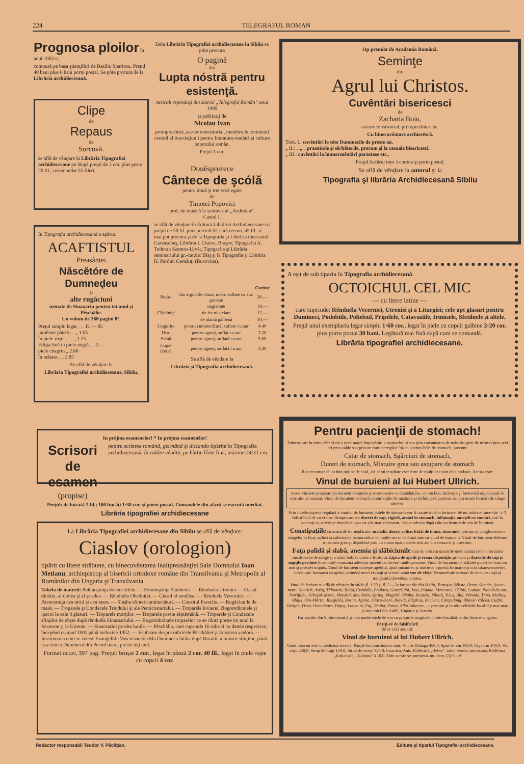224 TELEGRAFUL ROMAN
Prognosa ploilor în anul 1902 n.
compusă pe basa ştienţifică de Basiliu Spariosu. Preţul 40 bani plus 6 bani porto postal. Se póte procura de la Librăria archidiecesană.
Clipe
de
Repaus
de
Sorcovă.
se află de vênḑare la Librăria Tipografiei archidiecesane pe lângă preţul de 2 cor. plus porto 20 fil., recomandat 55 fileri.
In Tipografia archidiecesană a apărut:
ACAFTISTUL
Preasântei
Născĕtóre de Dumneḑeu
şi
alte rugăciuni
urmate de Sinaxariu pentru tot anul şi Pĕschălie.
Un volum de 368 pagini 8°.
Preţul simplu legat . . . fl. —.85
jumĕtate pânză . . „ 1.05
în piele roşie . . . „ 1.25
Ediţia fină în piele négră . „ 2.—
piele chagrin „ 2.60
în mătase . „ 3.85
Se află de vênḑare la
Librăria Tipografiei archidiecesane, Sibiiu.
Dela Librăria Tipografiei archidiecesane în Sibiiu se póte procura
O pagină
din
Lupta nóstră pentru esistenţă.
Articoli reproduşi din ziariul „Telegraful Român“ anul 1900
şi publicaţi de
Nicolau Ivan
protopresbiter, asesor consistorial, membru în comitetul central al Asociaţiunii pentru literatura română şi cultura poporului român.
Preţul 1 cor.
Douĕsprezece
Cântece de şcólă
pentru două şi trei voci egale
de
Timotei Popovici
prof. de musică la seminariul „Andreian“.
Caetul I.
se află de vênḑare în Editura Librăriei Archidiecesane cu preţul de 50 fil. plus porto 6 fil. eară recom. 45 fil. se mai pot procura şi de la Tipografia şi Librăria diecesană Caransebeş, Librăria I. Ciurcu, Braşov, Tipografia A. Todoran Szamos-Ujvár, Tipografia şi Librăria seminariului gr.-catolic Blaj şi la Tipografia şi Librăria H. Pardini Cernăuţi (Bucovina).
| | | Coróne |
| --- | --- | --- |
| Potire | din argint de china, intern suflate cu aur, gravate | 30.— |
| | negravate | 18.— |
| Cădelniţe | de fer nickelate | 12.— |
| | de alamă galbenă | 10.— |
| Linguriţe | pentru cuminecătură, suflate cu aur | 4.40 |
| Disc | pentru agneţi, suflat cu aur | 7.20 |
| Stéuă | pentru agneţi, suflată cu aur | 5.60 |
| Copie (cuţit) | pentru agneţi, suflată cu aur | 4.40 |
Se află de vênḑare la
Librăria şi Tipografia archidiecesană.
Op premiat de Academia Română.
Seminţe
din
Agrul lui Christos.
Cuvêntări bisericesci
de
Zacharia Boiu,
asesor consistorial, protopresbiter etc.
Cu binecuvêntare archierêscă.
Tom. I.: cuvêntări la tóte Duminecile de preste an.
„ II.: „ „ „ prasnicele şi sĕrbătorile, precum şi la casuale bisericesci.
„ III.: cuvêntări la îmmormêntări parastase etc.,
Preţul fiecărui tom 3 corónе şi porto postal.
Se află de vênḑare la autorul şi la
Tipografia şi librăria Archidiecesană Sibiiu
A eşit de sub tipariu în Tipografia archidiecesană:
OCTOICHUL CEL MIC
— cu litere latine —
care cuprinde: Rênduéla Vecerniei, Utreniei şi a Liturgiei; cele opt glasuri pentru Dumineci, Podobiile, Polieleul, Pripelele, Catavasiile, Irmósele, Sfetilnele şi altele.
Preţul unui exemplariu legat simplu 1·60 cor., legat în piele cu copcii galbine 3·20 cor. plus porto postal 30 bani. Legătură mai fină după cum se comandă.
Librăria tipografiei archidiecesane.
In préjma esamenelor! * In préjma esamenelor!
Scrisori de esamen
(propise)
pentru scrierea română, germână şi dictando tipărite în Tipografia archidiecesană, în colóre vênătă, pe hârtie fórte fină, mărime 24/31 cm.
Preţul: de bucată 2 fil.; 100 bucăţi 1·30 cor. şi porto postal. Comandele din afară se esecută imediat.
Librăria tipografiei archidiecesane
La Librăria Tipografiei archidiecesane din Sibiiu se află de vênḑare:
Ciaslov (orologion)
tipărit cu litere străbune, cu binecuvêntarea Inaltpreasânţiei Sale Domnului Ioan Metianu, archiepiscop al bisericii ortodoxe române din Transilvania şi Metropolit al Românilor din Ungaria şi Transilvania.
Tabela de materii: Polunoştniţa de tóte zilele. — Polunoştniţa Sâmbetei. — Rênduéla Utreniei — Ciasul dintâiu, al doilea şi al şeselea. — Rênduéla Obedniţei. — Ciasul al nouĕlea. — Rênduéla Vecerniei. — Pavecerniţa cea mică şi cea mare. — Sluşba sfintei cuminecături. — Cinstitul Paraclis. — Rugăciunile de masă. — Troparele şi Condacele Triodului şi ale Penticostariului. — Troparele învierei, Bogorodicinele şi ipacoi la cele 8 glasuri. — Troparele morţilor. — Troparele preste sĕptĕmână. — Troparele şi Condacele sfinţilor de obşte după rênduéla Sinacsariului. — Bogorodicinele troparelor ce se cântă preste tot anul la Vecernie şi la Utrenie. — Sinacsariul pe tóte lunile. — Pĕschălia, care cuprinde 16 rubrici cu datele respective, începênd cu anul 1901 până inclusive 1952. — Esplicare despre rubricele Pĕschăliei şi folosirea acelora. — Insemnarea cum se cetesc Evangeliile Voscresnelor dela Dumineca întâia după Rusalii, a tuturor sfinţilor, până la a cincia Duminecă din Postul mare, preste toţi anii.
Format octav, 397 pag. Preţul: broşat 2 cor., legat în pânză 2 cor. 40 fil., legat în piele roşie cu copcii 4 cor.
Pentru pacienţii de stomach!
Tuturor cari în urma rĕcelii ori a prea marei împovărări a stomachului sau prin consumarea de mâncări greu de mistuit prea reci ori prea calde sau prin un traiu neregulat ’şi-au contras bóle de stomach, precum:
Catar de stomach, Sgârciuri de stomach,
Dureri de stomach, Mistuire grea sau astupare de stomach
li-se recomandă un bun mijloc de casă, ale cărui resultate escelente de mulţi ani sunt deja probate. Acesta este:
Vinul de buruieni al lui Hubert Ullrich.
Acest vin este preparat din burueni renumite şi recunoscute ca tămăduitóre, cu vin bun; întăreşte şi înviorézǎ organismul de mistuire al omului. Vinul de buruieni delătură conturbaţiile de mistuire şi influinţézǎ puternic asupra nouei formări de sânge sănĕtos.
Prin întrebuinţarea regulată a vinului de buruieni bólele de stomach vor fi curate încă în formare. Sĕ nu întârzie nime dar’ a-’l folosi încă de cu vreme. Simptome, ca: dureri de cap, rîgâeli, arsuri în stomach, inflamaţii, ameţeli cu vomări, cari la pacienţi cu suferinţe învechite apar cu atât mai vehement, dispar adesea după câte-va beuturi de vin de buruieni.
Constipaţiile cu urmările lor neplăcute, maladii, dureri colice, bătăi de inimă, insomnie, precum şi conglomerarea sângelui în ficat, splină şi suferinţele hemoroidice de multe-ori se delătură iute cu vinul de buruieni. Vinul de buruieni delătură mistuirea grea şi depărtézǎ prin un scaun uşor materii stricate din stomach şi intestine.
Faţa palidă şi slabă, anemia şi slăbiciunile sunt de obiceiu urmările unei mistuiri rele a formării insuficiente de sânge şi a stării bolnăviciόse a ficatului. Lipsa de apetit şi reaua disposiţie, precum şi durerile de cap şi nopţile perdute (insomnie) consumă adeseori încetul cu încetul multe persóne. Vinul de buruieni dă slăbitei puteri de traiu un nou şi próspĕt impuls. Vinul de buruieni măreşte apetitul, ajută mistuirea şi nutrirea, uşurézǎ formarea şi schimbarea materiei, înlesneşte formarea sângelui, calmézǎ nervi escitaţi şi creézǎ nouă voe de viéţă. Nenumĕrate scrisori de recunoscinţă şi mulţămită dovedesc acestea.
Vinul de ierburi se află de vênzare în sticle fl. 1.50 şi fl. 2.— la farmaciile din Sibiiu, Turnişor, Sĕlişte, Ocna, Slimnic, Şeica-mare, Nocrich, Avrig, Tălmaciu, Boiţa, Cisnădie, Poplaca, Gurarîului, Jina, Poiana, Mercurea, Câlnic, Loman, Pianul-de-sus, Petrifalĕu, Sebeşul-săsesc, Vinţul-de-jos, Daia, Spring, Vingard, Ohaba, Beşinĕu, Mihalţ, Teiuş, Blaj, Pănade, Ţapu, Mediaş, Blăjel, Sân-Mărtin, Ibaşfalĕu, Basna, Agnita, Cincu-mare, Boholţ, Făgăraş, Beclean, Câmpulung, Rîmnic-Vâlcea, Cudjir, Orăştie, Deva, Hunedoara, Haţeg, Lunca ni, Puj, Ohaba, Ponor, Alba-Iulia etc. — precum şi în tóte celelalte localităţi mai mari şi mai mici din Ardél, Ungaria şi Austria.
Farmaciile din Sibiiu trimit 3 şi mai multe sticle de vin cu preţurile originale în tóte localităţile din Austro-Ungaria.
Păziţi-vĕ de falsificări!
Sĕ se cérǎ anumit:
Vinul de buruieni al lui Hubert Ullrich.
Vinul meu nu este o medicină secretă. Părţile lui constitutive sûnt: Vin de Malaga 450,0, Spirt de vin 100,0, Glycerin 100,0, Vin roşu 240,0, Sirup de fragi 150,0, Sirup de cireşe 320,0, Coacăză, Anis, Rădĕcină „Helen“, iarba ferului americană, Rădĕcina „Entianus“, „Kalmus“ à 10,0. Tóte aceste se amestecă. un. dcm. [3] 9—9
Redactor responsabil Teodor V. Păcăţian. Editura şi tipariul Tipografiei archidiecesane.